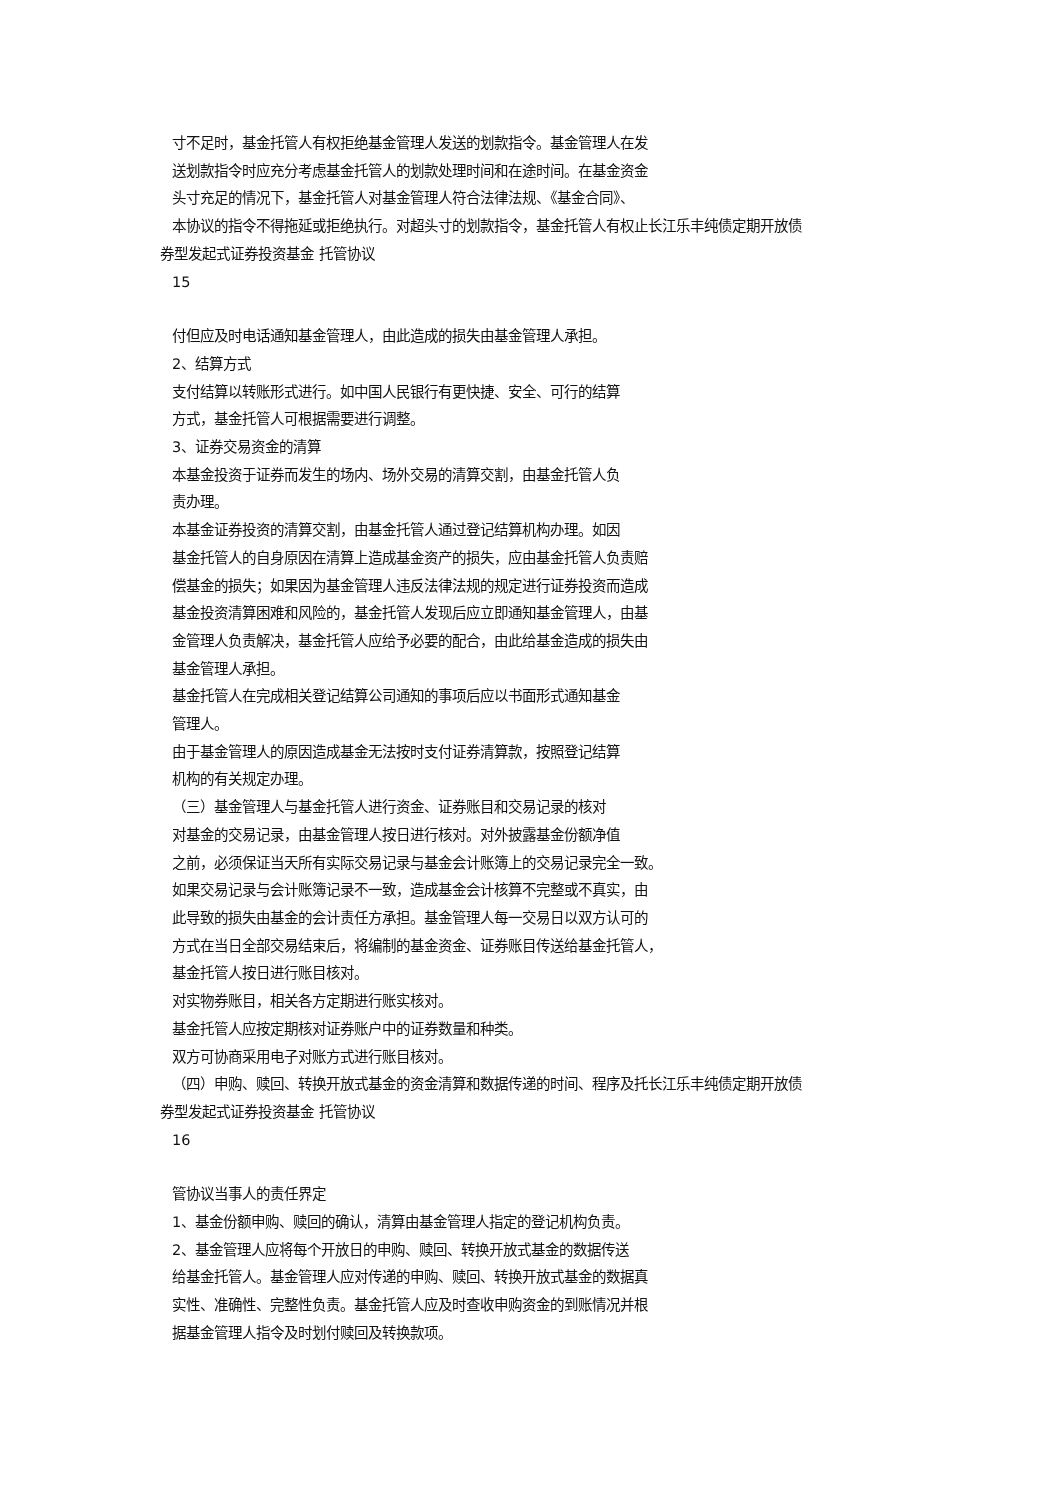寸不足时，基金托管人有权拒绝基金管理人发送的划款指令。基金管理人在发
送划款指令时应充分考虑基金托管人的划款处理时间和在途时间。在基金资金
头寸充足的情况下，基金托管人对基金管理人符合法律法规、《基金合同》、
本协议的指令不得拖延或拒绝执行。对超头寸的划款指令，基金托管人有权止长江乐丰纯债定期开放债
券型发起式证券投资基金 托管协议
15
付但应及时电话通知基金管理人，由此造成的损失由基金管理人承担。
2、结算方式
支付结算以转账形式进行。如中国人民银行有更快捷、安全、可行的结算
方式，基金托管人可根据需要进行调整。
3、证券交易资金的清算
本基金投资于证券而发生的场内、场外交易的清算交割，由基金托管人负
责办理。
本基金证券投资的清算交割，由基金托管人通过登记结算机构办理。如因
基金托管人的自身原因在清算上造成基金资产的损失，应由基金托管人负责赔
偿基金的损失；如果因为基金管理人违反法律法规的规定进行证券投资而造成
基金投资清算困难和风险的，基金托管人发现后应立即通知基金管理人，由基
金管理人负责解决，基金托管人应给予必要的配合，由此给基金造成的损失由
基金管理人承担。
基金托管人在完成相关登记结算公司通知的事项后应以书面形式通知基金
管理人。
由于基金管理人的原因造成基金无法按时支付证券清算款，按照登记结算
机构的有关规定办理。
（三）基金管理人与基金托管人进行资金、证券账目和交易记录的核对
对基金的交易记录，由基金管理人按日进行核对。对外披露基金份额净值
之前，必须保证当天所有实际交易记录与基金会计账簿上的交易记录完全一致。
如果交易记录与会计账簿记录不一致，造成基金会计核算不完整或不真实，由
此导致的损失由基金的会计责任方承担。基金管理人每一交易日以双方认可的
方式在当日全部交易结束后，将编制的基金资金、证券账目传送给基金托管人，
基金托管人按日进行账目核对。
对实物券账目，相关各方定期进行账实核对。
基金托管人应按定期核对证券账户中的证券数量和种类。
双方可协商采用电子对账方式进行账目核对。
（四）申购、赎回、转换开放式基金的资金清算和数据传递的时间、程序及托长江乐丰纯债定期开放债
券型发起式证券投资基金 托管协议
16
管协议当事人的责任界定
1、基金份额申购、赎回的确认，清算由基金管理人指定的登记机构负责。
2、基金管理人应将每个开放日的申购、赎回、转换开放式基金的数据传送
给基金托管人。基金管理人应对传递的申购、赎回、转换开放式基金的数据真
实性、准确性、完整性负责。基金托管人应及时查收申购资金的到账情况并根
据基金管理人指令及时划付赎回及转换款项。